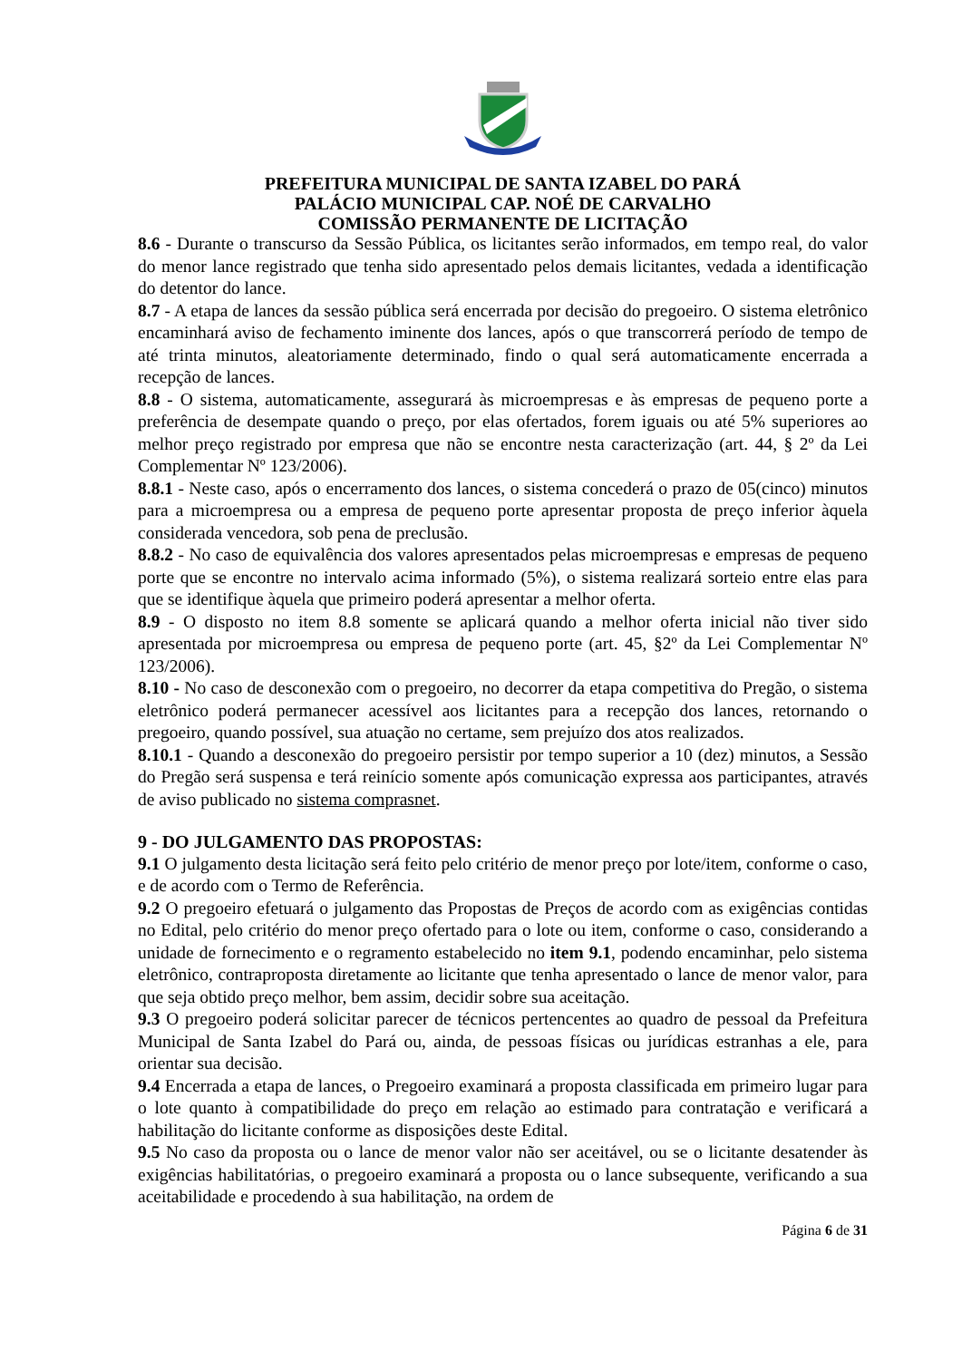PREFEITURA MUNICIPAL DE SANTA IZABEL DO PARÁ
PALÁCIO MUNICIPAL CAP. NOÉ DE CARVALHO
COMISSÃO PERMANENTE DE LICITAÇÃO
8.6 - Durante o transcurso da Sessão Pública, os licitantes serão informados, em tempo real, do valor do menor lance registrado que tenha sido apresentado pelos demais licitantes, vedada a identificação do detentor do lance.
8.7 - A etapa de lances da sessão pública será encerrada por decisão do pregoeiro. O sistema eletrônico encaminhará aviso de fechamento iminente dos lances, após o que transcorrerá período de tempo de até trinta minutos, aleatoriamente determinado, findo o qual será automaticamente encerrada a recepção de lances.
8.8 - O sistema, automaticamente, assegurará às microempresas e às empresas de pequeno porte a preferência de desempate quando o preço, por elas ofertados, forem iguais ou até 5% superiores ao melhor preço registrado por empresa que não se encontre nesta caracterização (art. 44, § 2º da Lei Complementar Nº 123/2006).
8.8.1 - Neste caso, após o encerramento dos lances, o sistema concederá o prazo de 05(cinco) minutos para a microempresa ou a empresa de pequeno porte apresentar proposta de preço inferior àquela considerada vencedora, sob pena de preclusão.
8.8.2 - No caso de equivalência dos valores apresentados pelas microempresas e empresas de pequeno porte que se encontre no intervalo acima informado (5%), o sistema realizará sorteio entre elas para que se identifique àquela que primeiro poderá apresentar a melhor oferta.
8.9 - O disposto no item 8.8 somente se aplicará quando a melhor oferta inicial não tiver sido apresentada por microempresa ou empresa de pequeno porte (art. 45, §2º da Lei Complementar Nº 123/2006).
8.10 - No caso de desconexão com o pregoeiro, no decorrer da etapa competitiva do Pregão, o sistema eletrônico poderá permanecer acessível aos licitantes para a recepção dos lances, retornando o pregoeiro, quando possível, sua atuação no certame, sem prejuízo dos atos realizados.
8.10.1 - Quando a desconexão do pregoeiro persistir por tempo superior a 10 (dez) minutos, a Sessão do Pregão será suspensa e terá reinício somente após comunicação expressa aos participantes, através de aviso publicado no sistema comprasnet.
9 - DO JULGAMENTO DAS PROPOSTAS:
9.1 O julgamento desta licitação será feito pelo critério de menor preço por lote/item, conforme o caso, e de acordo com o Termo de Referência.
9.2 O pregoeiro efetuará o julgamento das Propostas de Preços de acordo com as exigências contidas no Edital, pelo critério do menor preço ofertado para o lote ou item, conforme o caso, considerando a unidade de fornecimento e o regramento estabelecido no item 9.1, podendo encaminhar, pelo sistema eletrônico, contraproposta diretamente ao licitante que tenha apresentado o lance de menor valor, para que seja obtido preço melhor, bem assim, decidir sobre sua aceitação.
9.3 O pregoeiro poderá solicitar parecer de técnicos pertencentes ao quadro de pessoal da Prefeitura Municipal de Santa Izabel do Pará ou, ainda, de pessoas físicas ou jurídicas estranhas a ele, para orientar sua decisão.
9.4 Encerrada a etapa de lances, o Pregoeiro examinará a proposta classificada em primeiro lugar para o lote quanto à compatibilidade do preço em relação ao estimado para contratação e verificará a habilitação do licitante conforme as disposições deste Edital.
9.5 No caso da proposta ou o lance de menor valor não ser aceitável, ou se o licitante desatender às exigências habilitatórias, o pregoeiro examinará a proposta ou o lance subsequente, verificando a sua aceitabilidade e procedendo à sua habilitação, na ordem de
Página 6 de 31